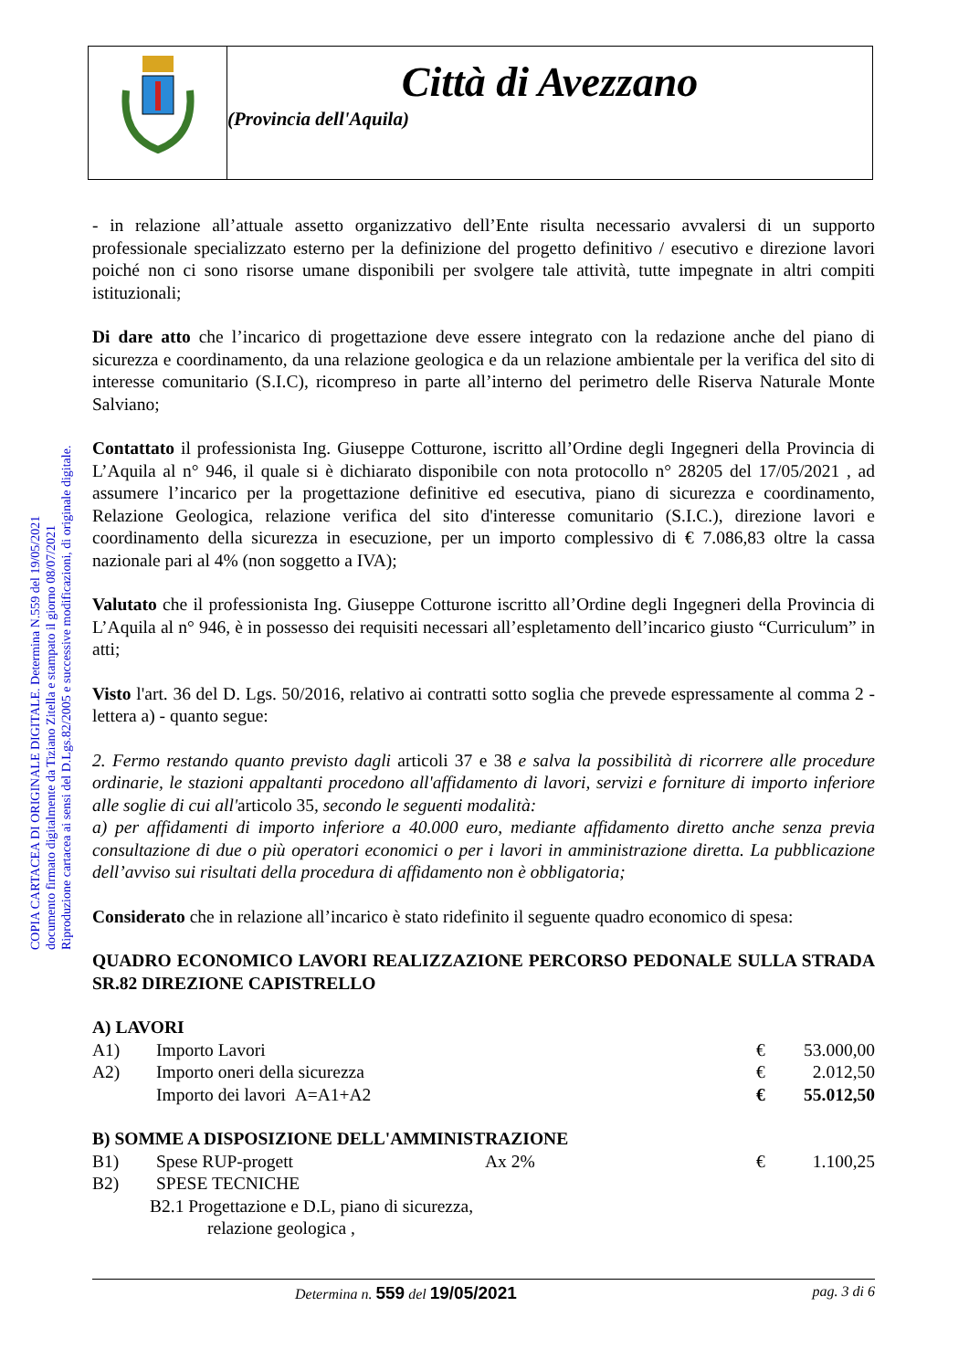Città di Avezzano
(Provincia dell'Aquila)
COPIA CARTACEA DI ORIGINALE DIGITALE. Determina N.559 del 19/05/2021
documento firmato digitalmente da Tiziano Zitella e stampato il giorno 08/07/2021
Riproduzione cartacea ai sensi del D.Lgs.82/2005 e successive modificazioni, di originale digitale.
- in relazione all’attuale assetto organizzativo dell’Ente risulta necessario avvalersi di un supporto professionale specializzato esterno per la definizione del progetto definitivo / esecutivo e direzione lavori poiché non ci sono risorse umane disponibili per svolgere tale attività, tutte impegnate in altri compiti istituzionali;
Di dare atto che l’incarico di progettazione deve essere integrato con la redazione anche del piano di sicurezza e coordinamento, da una relazione geologica e da un relazione ambientale per la verifica del sito di interesse comunitario (S.I.C), ricompreso in parte all’interno del perimetro delle Riserva Naturale Monte Salviano;
Contattato il professionista Ing. Giuseppe Cotturone, iscritto all’Ordine degli Ingegneri della Provincia di L’Aquila al n° 946, il quale si è dichiarato disponibile con nota protocollo n° 28205 del 17/05/2021 , ad assumere l’incarico per la progettazione definitive ed esecutiva, piano di sicurezza e coordinamento, Relazione Geologica, relazione verifica del sito d'interesse comunitario (S.I.C.), direzione lavori e coordinamento della sicurezza in esecuzione, per un importo complessivo di € 7.086,83 oltre la cassa nazionale pari al 4% (non soggetto a IVA);
Valutato che il professionista Ing. Giuseppe Cotturone iscritto all’Ordine degli Ingegneri della Provincia di L’Aquila al n° 946, è in possesso dei requisiti necessari all’espletamento dell’incarico giusto “Curriculum” in atti;
Visto l'art. 36 del D. Lgs. 50/2016, relativo ai contratti sotto soglia che prevede espressamente al comma 2 - lettera a) - quanto segue:
2. Fermo restando quanto previsto dagli articoli 37 e 38 e salva la possibilità di ricorrere alle procedure ordinarie, le stazioni appaltanti procedono all'affidamento di lavori, servizi e forniture di importo inferiore alle soglie di cui all'articolo 35, secondo le seguenti modalità:
a) per affidamenti di importo inferiore a 40.000 euro, mediante affidamento diretto anche senza previa consultazione di due o più operatori economici o per i lavori in amministrazione diretta. La pubblicazione dell’avviso sui risultati della procedura di affidamento non è obbligatoria;
Considerato che in relazione all’incarico è stato ridefinito il seguente quadro economico di spesa:
QUADRO ECONOMICO LAVORI REALIZZAZIONE PERCORSO PEDONALE SULLA STRADA SR.82 DIREZIONE CAPISTRELLO
A) LAVORI
| A1) | Importo Lavori | | € | 53.000,00 |
| A2) | Importo oneri della sicurezza | | € | 2.012,50 |
| | Importo dei lavori A=A1+A2 | | € | 55.012,50 |
B) SOMME A DISPOSIZIONE DELL'AMMINISTRAZIONE
| B1) | Spese RUP-progett | Ax 2% | € | 1.100,25 |
| B2) | SPESE TECNICHE | | | |
| B2.1 Progettazione e D.L, piano di sicurezza, | | | | |
| relazione geologica , | | | | |
Determina n. 559 del 19/05/2021 pag. 3 di 6